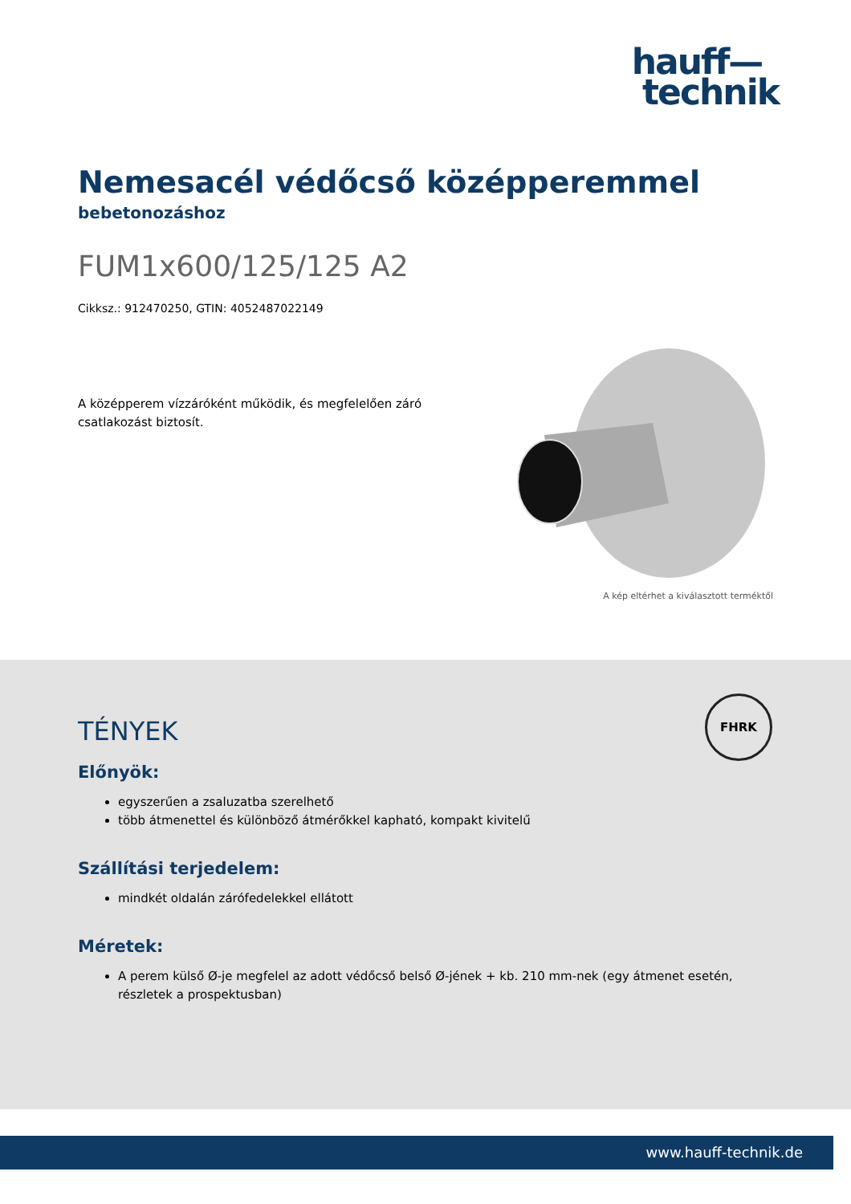hauff—
technik
Nemesacél védőcső középperemmel
bebetonozáshoz
FUM1x600/125/125 A2
Cikksz.: 912470250, GTIN: 4052487022149
A középperem vízzáróként működik, és megfelelően záró csatlakozást biztosít.
A kép eltérhet a kiválasztott terméktől
FHRK
TÉNYEK
Előnyök:
egyszerűen a zsaluzatba szerelhető
több átmenettel és különböző átmérőkkel kapható, kompakt kivitelű
Szállítási terjedelem:
mindkét oldalán zárófedelekkel ellátott
Méretek:
A perem külső Ø-je megfelel az adott védőcső belső Ø-jének + kb. 210 mm-nek (egy átmenet esetén, részletek a prospektusban)
www.hauff-technik.de